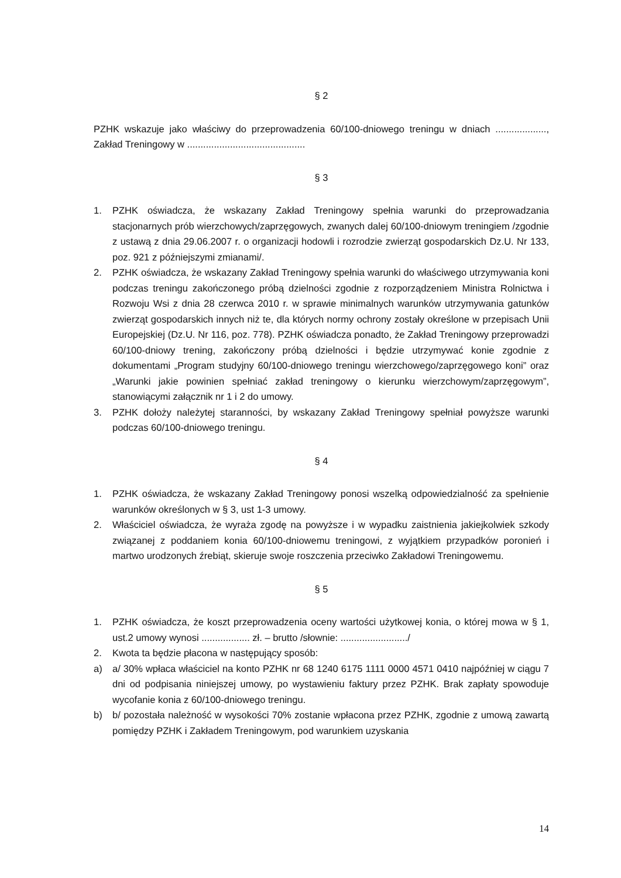§ 2
PZHK wskazuje jako właściwy do przeprowadzenia 60/100-dniowego treningu w dniach ..................., Zakład Treningowy w ............................................
§ 3
1. PZHK oświadcza, że wskazany Zakład Treningowy spełnia warunki do przeprowadzania stacjonarnych prób wierzchowych/zaprzęgowych, zwanych dalej 60/100-dniowym treningiem /zgodnie z ustawą z dnia 29.06.2007 r. o organizacji hodowli i rozrodzie zwierząt gospodarskich Dz.U. Nr 133, poz. 921 z późniejszymi zmianami/.
2. PZHK oświadcza, że wskazany Zakład Treningowy spełnia warunki do właściwego utrzymywania koni podczas treningu zakończonego próbą dzielności zgodnie z rozporządzeniem Ministra Rolnictwa i Rozwoju Wsi z dnia 28 czerwca 2010 r. w sprawie minimalnych warunków utrzymywania gatunków zwierząt gospodarskich innych niż te, dla których normy ochrony zostały określone w przepisach Unii Europejskiej (Dz.U. Nr 116, poz. 778). PZHK oświadcza ponadto, że Zakład Treningowy przeprowadzi 60/100-dniowy trening, zakończony próbą dzielności i będzie utrzymywać konie zgodnie z dokumentami „Program studyjny 60/100-dniowego treningu wierzchowego/zaprzęgowego koni” oraz „Warunki jakie powinien spełniać zakład treningowy o kierunku wierzchowym/zaprzęgowym”, stanowiącymi załącznik nr 1 i 2 do umowy.
3. PZHK dołoży należytej staranności, by wskazany Zakład Treningowy spełniał powyższe warunki podczas 60/100-dniowego treningu.
§ 4
1. PZHK oświadcza, że wskazany Zakład Treningowy ponosi wszelką odpowiedzialność za spełnienie warunków określonych w § 3, ust 1-3 umowy.
2. Właściciel oświadcza, że wyraża zgodę na powyższe i w wypadku zaistnienia jakiejkolwiek szkody związanej z poddaniem konia 60/100-dniowemu treningowi, z wyjątkiem przypadków poronień i martwo urodzonych źrebiąt, skieruje swoje roszczenia przeciwko Zakładowi Treningowemu.
§ 5
1. PZHK oświadcza, że koszt przeprowadzenia oceny wartości użytkowej konia, o której mowa w § 1, ust.2 umowy wynosi .................. zł. – brutto /słownie: ........................./
2. Kwota ta będzie płacona w następujący sposób:
a) a/ 30% wpłaca właściciel na konto PZHK nr 68 1240 6175 1111 0000 4571 0410 najpóźniej w ciągu 7 dni od podpisania niniejszej umowy, po wystawieniu faktury przez PZHK. Brak zapłaty spowoduje wycofanie konia z 60/100-dniowego treningu.
b) b/ pozostała należność w wysokości 70% zostanie wpłacona przez PZHK, zgodnie z umową zawartą pomiędzy PZHK i Zakładem Treningowym, pod warunkiem uzyskania
14